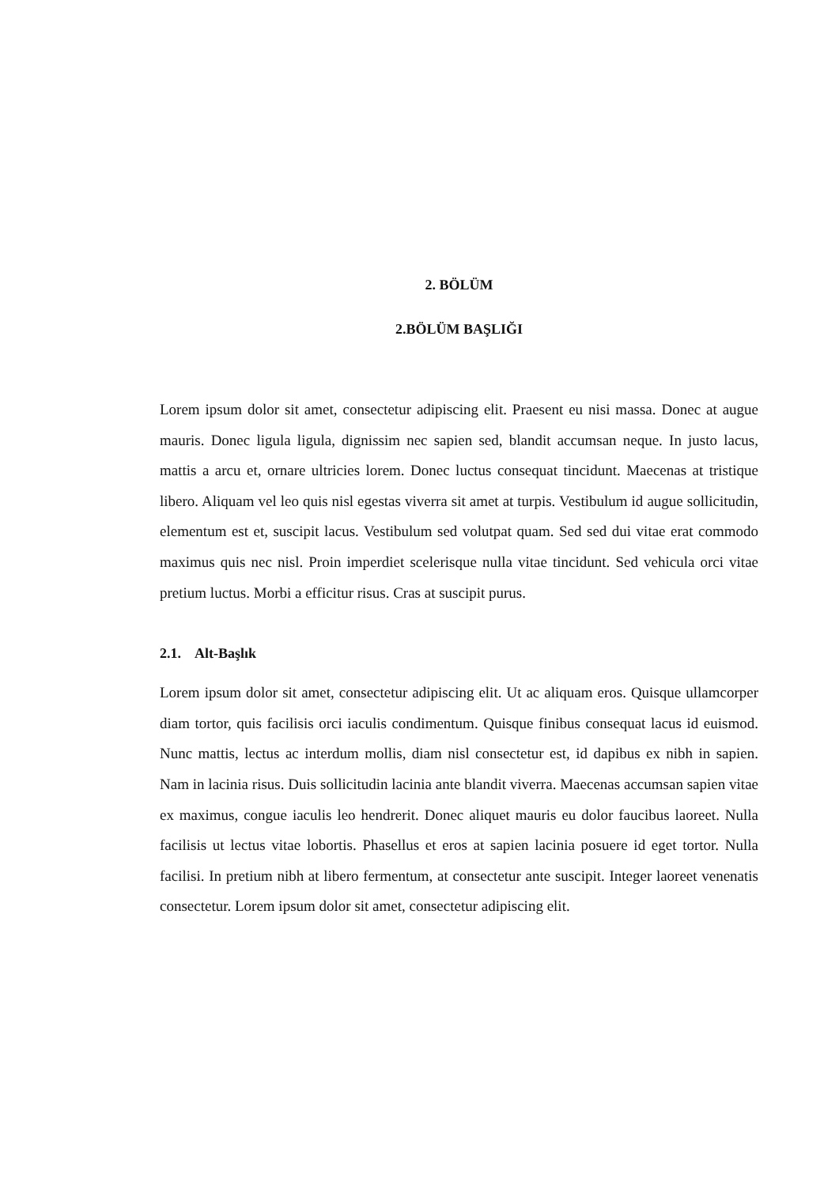2. BÖLÜM
2.BÖLÜM BAŞLIĞI
Lorem ipsum dolor sit amet, consectetur adipiscing elit. Praesent eu nisi massa. Donec at augue mauris. Donec ligula ligula, dignissim nec sapien sed, blandit accumsan neque. In justo lacus, mattis a arcu et, ornare ultricies lorem. Donec luctus consequat tincidunt. Maecenas at tristique libero. Aliquam vel leo quis nisl egestas viverra sit amet at turpis. Vestibulum id augue sollicitudin, elementum est et, suscipit lacus. Vestibulum sed volutpat quam. Sed sed dui vitae erat commodo maximus quis nec nisl. Proin imperdiet scelerisque nulla vitae tincidunt. Sed vehicula orci vitae pretium luctus. Morbi a efficitur risus. Cras at suscipit purus.
2.1. Alt-Başlık
Lorem ipsum dolor sit amet, consectetur adipiscing elit. Ut ac aliquam eros. Quisque ullamcorper diam tortor, quis facilisis orci iaculis condimentum. Quisque finibus consequat lacus id euismod. Nunc mattis, lectus ac interdum mollis, diam nisl consectetur est, id dapibus ex nibh in sapien. Nam in lacinia risus. Duis sollicitudin lacinia ante blandit viverra. Maecenas accumsan sapien vitae ex maximus, congue iaculis leo hendrerit. Donec aliquet mauris eu dolor faucibus laoreet. Nulla facilisis ut lectus vitae lobortis. Phasellus et eros at sapien lacinia posuere id eget tortor. Nulla facilisi. In pretium nibh at libero fermentum, at consectetur ante suscipit. Integer laoreet venenatis consectetur. Lorem ipsum dolor sit amet, consectetur adipiscing elit.